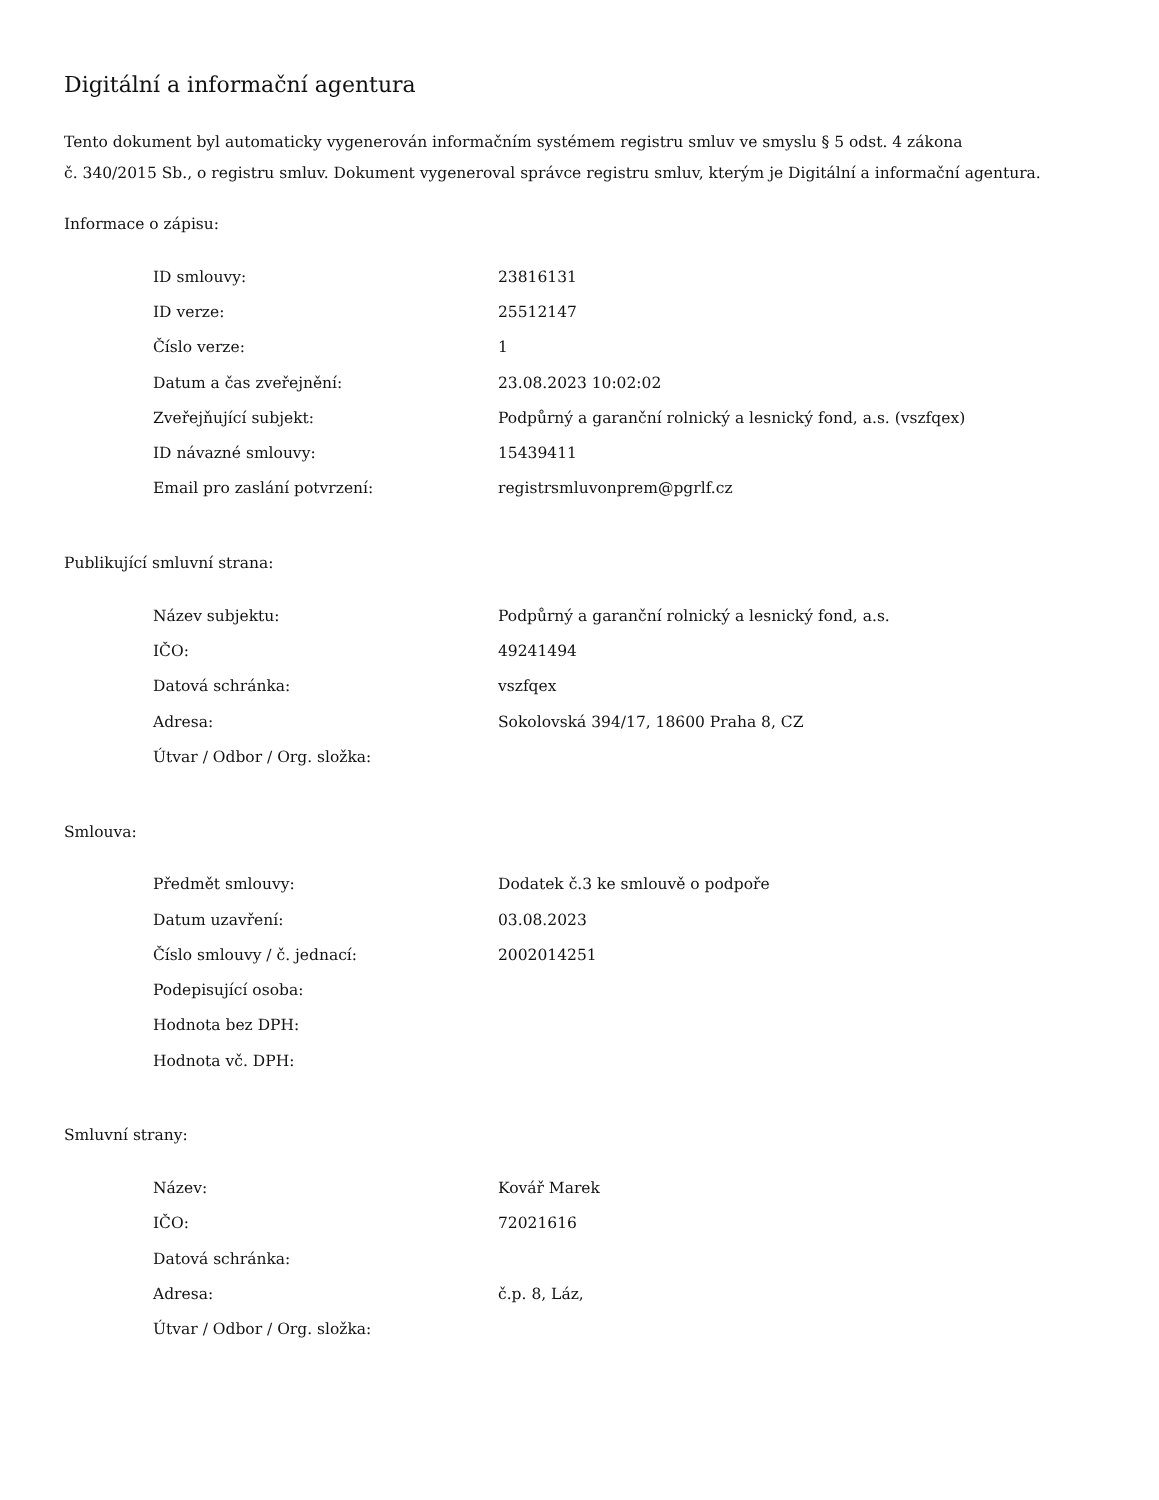Digitální a informační agentura
Tento dokument byl automaticky vygenerován informačním systémem registru smluv ve smyslu § 5 odst. 4 zákona
č. 340/2015 Sb., o registru smluv. Dokument vygeneroval správce registru smluv, kterým je Digitální a informační agentura.
Informace o zápisu:
| ID smlouvy: | 23816131 |
| ID verze: | 25512147 |
| Číslo verze: | 1 |
| Datum a čas zveřejnění: | 23.08.2023 10:02:02 |
| Zveřejňující subjekt: | Podpůrný a garanční rolnický a lesnický fond, a.s. (vszfqex) |
| ID návazné smlouvy: | 15439411 |
| Email pro zaslání potvrzení: | registrsmluvonprem@pgrlf.cz |
Publikující smluvní strana:
| Název subjektu: | Podpůrný a garanční rolnický a lesnický fond, a.s. |
| IČO: | 49241494 |
| Datová schránka: | vszfqex |
| Adresa: | Sokolovská 394/17, 18600 Praha 8, CZ |
| Útvar / Odbor / Org. složka: | |
Smlouva:
| Předmět smlouvy: | Dodatek č.3 ke smlouvě o podpoře |
| Datum uzavření: | 03.08.2023 |
| Číslo smlouvy / č. jednací: | 2002014251 |
| Podepisující osoba: | |
| Hodnota bez DPH: | |
| Hodnota vč. DPH: | |
Smluvní strany:
| Název: | Kovář Marek |
| IČO: | 72021616 |
| Datová schránka: | |
| Adresa: | č.p. 8, Láz, |
| Útvar / Odbor / Org. složka: | |